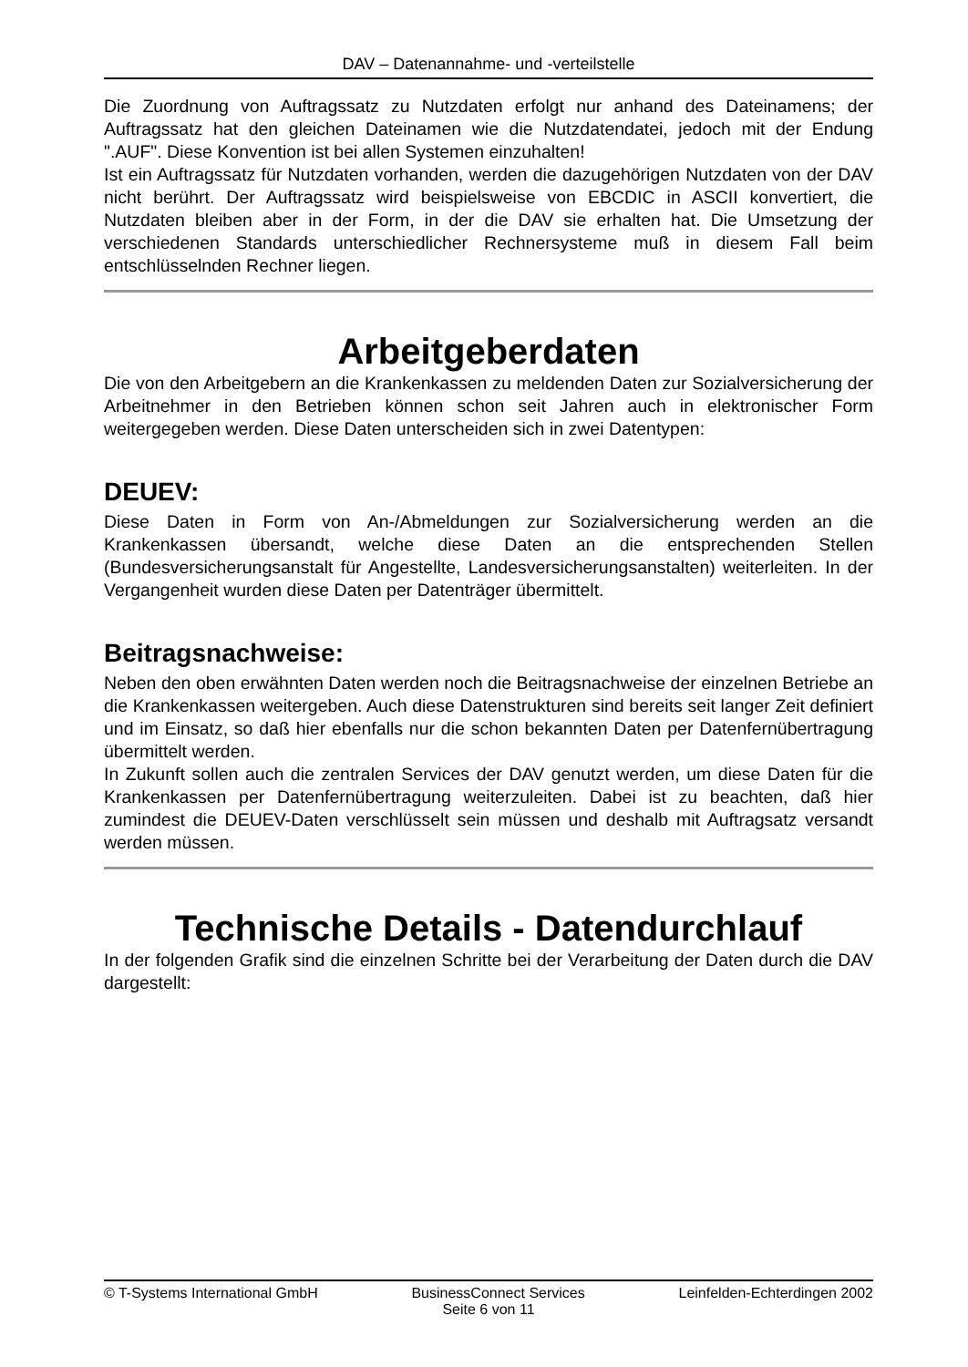DAV – Datenannahme- und -verteilstelle
Die Zuordnung von Auftragssatz zu Nutzdaten erfolgt nur anhand des Dateinamens; der Auftragssatz hat den gleichen Dateinamen wie die Nutzdatendatei, jedoch mit der Endung ".AUF". Diese Konvention ist bei allen Systemen einzuhalten!
Ist ein Auftragssatz für Nutzdaten vorhanden, werden die dazugehörigen Nutzdaten von der DAV nicht berührt. Der Auftragssatz wird beispielsweise von EBCDIC in ASCII konvertiert, die Nutzdaten bleiben aber in der Form, in der die DAV sie erhalten hat. Die Umsetzung der verschiedenen Standards unterschiedlicher Rechnersysteme muß in diesem Fall beim entschlüsselnden Rechner liegen.
Arbeitgeberdaten
Die von den Arbeitgebern an die Krankenkassen zu meldenden Daten zur Sozialversicherung der Arbeitnehmer in den Betrieben können schon seit Jahren auch in elektronischer Form weitergegeben werden. Diese Daten unterscheiden sich in zwei Datentypen:
DEUEV:
Diese Daten in Form von An-/Abmeldungen zur Sozialversicherung werden an die Krankenkassen übersandt, welche diese Daten an die entsprechenden Stellen (Bundesversicherungsanstalt für Angestellte, Landesversicherungsanstalten) weiterleiten. In der Vergangenheit wurden diese Daten per Datenträger übermittelt.
Beitragsnachweise:
Neben den oben erwähnten Daten werden noch die Beitragsnachweise der einzelnen Betriebe an die Krankenkassen weitergeben. Auch diese Datenstrukturen sind bereits seit langer Zeit definiert und im Einsatz, so daß hier ebenfalls nur die schon bekannten Daten per Datenfernübertragung übermittelt werden.
In Zukunft sollen auch die zentralen Services der DAV genutzt werden, um diese Daten für die Krankenkassen per Datenfernübertragung weiterzuleiten. Dabei ist zu beachten, daß hier zumindest die DEUEV-Daten verschlüsselt sein müssen und deshalb mit Auftragsatz versandt werden müssen.
Technische Details - Datendurchlauf
In der folgenden Grafik sind die einzelnen Schritte bei der Verarbeitung der Daten durch die DAV dargestellt:
© T-Systems International GmbH BusinessConnect Services Leinfelden-Echterdingen 2002
Seite 6 von 11